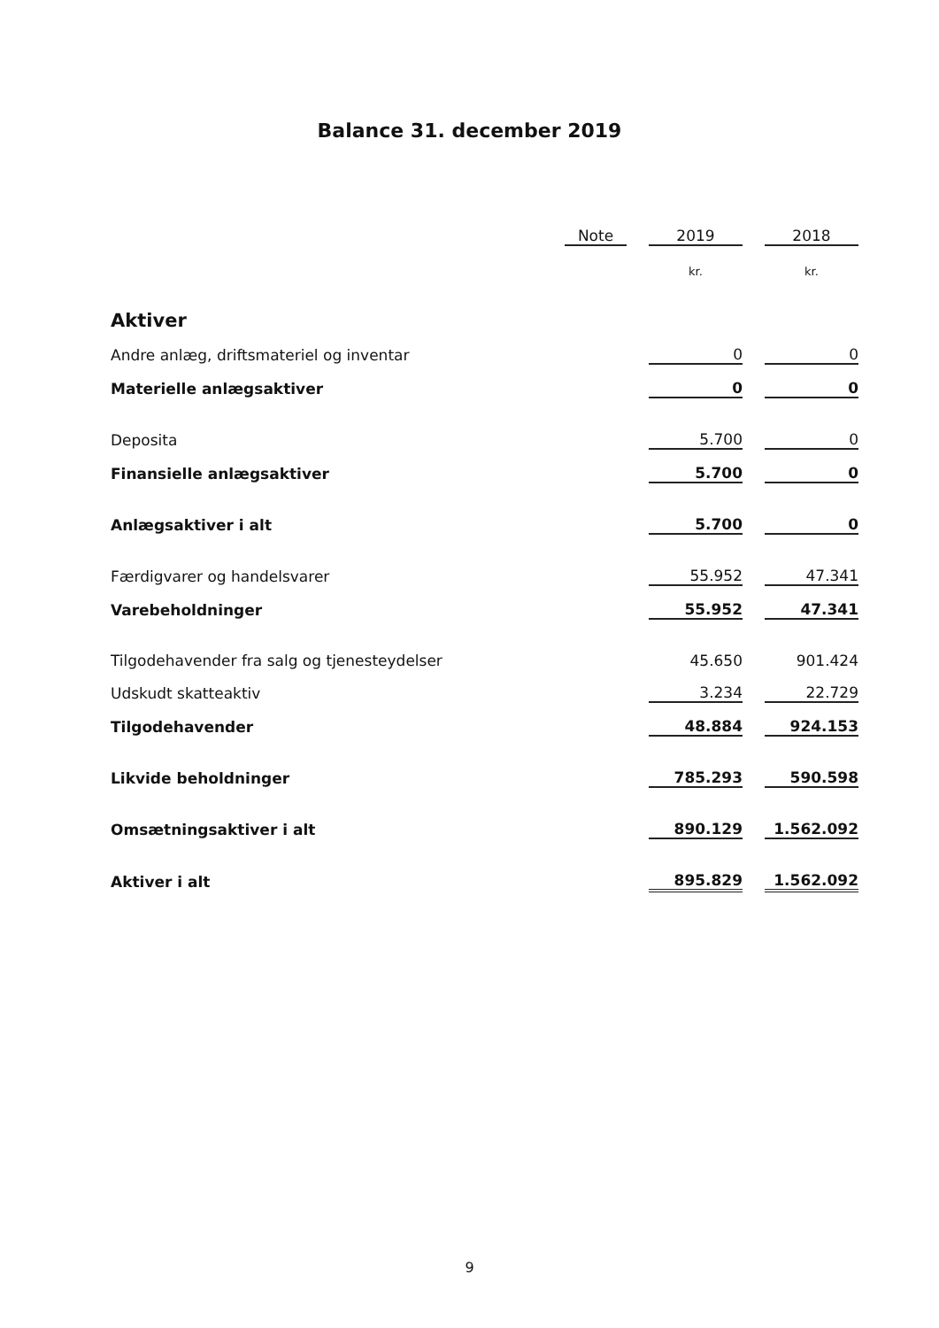Balance 31. december 2019
| | Note | | 2019 | | 2018 |
| --- | --- | --- | --- | --- | --- |
| | | | kr. | | kr. |
| Aktiver | | | | | |
| Andre anlæg, driftsmateriel og inventar | | | 0 | | 0 |
| Materielle anlægsaktiver | | | 0 | | 0 |
| Deposita | | | 5.700 | | 0 |
| Finansielle anlægsaktiver | | | 5.700 | | 0 |
| Anlægsaktiver i alt | | | 5.700 | | 0 |
| Færdigvarer og handelsvarer | | | 55.952 | | 47.341 |
| Varebeholdninger | | | 55.952 | | 47.341 |
| Tilgodehavender fra salg og tjenesteydelser | | | 45.650 | | 901.424 |
| Udskudt skatteaktiv | | | 3.234 | | 22.729 |
| Tilgodehavender | | | 48.884 | | 924.153 |
| Likvide beholdninger | | | 785.293 | | 590.598 |
| Omsætningsaktiver i alt | | | 890.129 | | 1.562.092 |
| Aktiver i alt | | | 895.829 | | 1.562.092 |
9